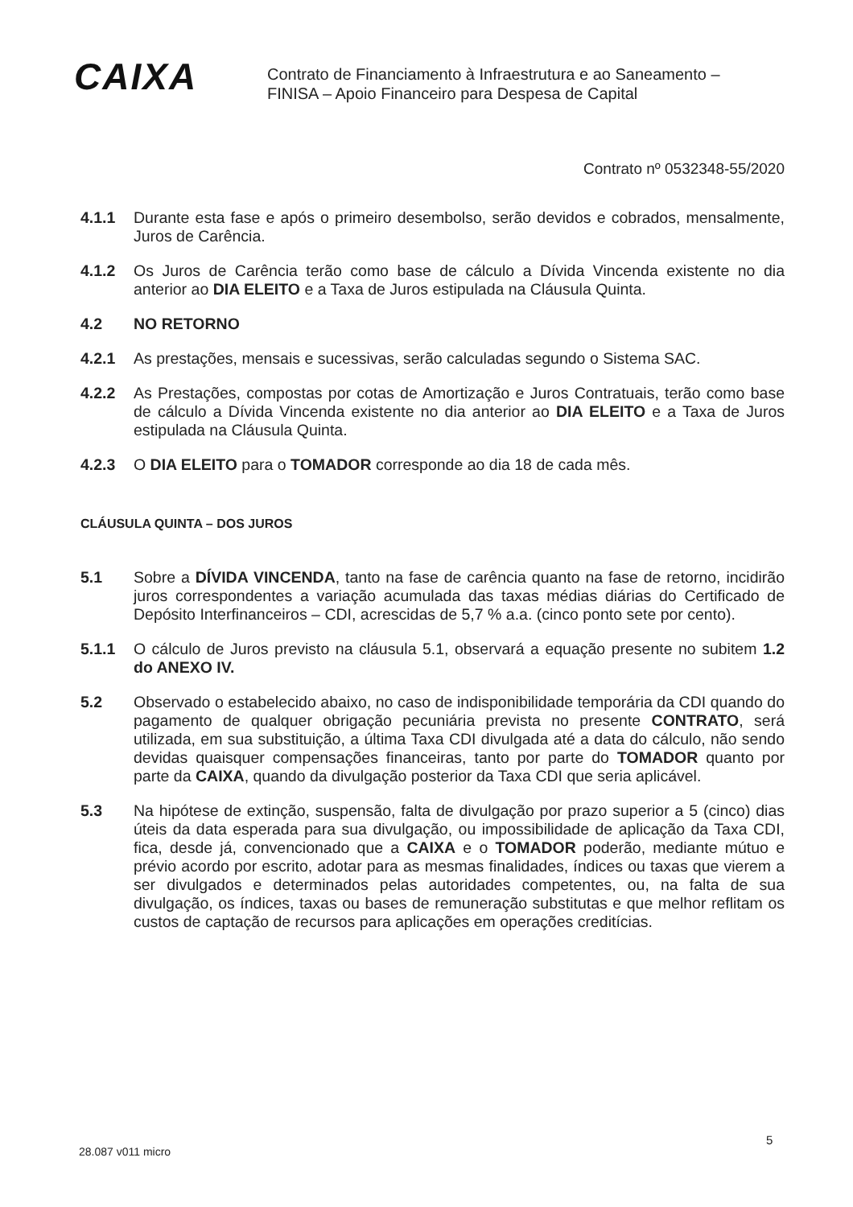CAIXA
Contrato de Financiamento à Infraestrutura e ao Saneamento –
FINISA – Apoio Financeiro para Despesa de Capital
Contrato nº 0532348-55/2020
4.1.1 Durante esta fase e após o primeiro desembolso, serão devidos e cobrados, mensalmente, Juros de Carência.
4.1.2 Os Juros de Carência terão como base de cálculo a Dívida Vincenda existente no dia anterior ao DIA ELEITO e a Taxa de Juros estipulada na Cláusula Quinta.
4.2 NO RETORNO
4.2.1 As prestações, mensais e sucessivas, serão calculadas segundo o Sistema SAC.
4.2.2 As Prestações, compostas por cotas de Amortização e Juros Contratuais, terão como base de cálculo a Dívida Vincenda existente no dia anterior ao DIA ELEITO e a Taxa de Juros estipulada na Cláusula Quinta.
4.2.3 O DIA ELEITO para o TOMADOR corresponde ao dia 18 de cada mês.
CLÁUSULA QUINTA – DOS JUROS
5.1 Sobre a DÍVIDA VINCENDA, tanto na fase de carência quanto na fase de retorno, incidirão juros correspondentes a variação acumulada das taxas médias diárias do Certificado de Depósito Interfinanceiros – CDI, acrescidas de 5,7 % a.a. (cinco ponto sete por cento).
5.1.1 O cálculo de Juros previsto na cláusula 5.1, observará a equação presente no subitem 1.2 do ANEXO IV.
5.2 Observado o estabelecido abaixo, no caso de indisponibilidade temporária da CDI quando do pagamento de qualquer obrigação pecuniária prevista no presente CONTRATO, será utilizada, em sua substituição, a última Taxa CDI divulgada até a data do cálculo, não sendo devidas quaisquer compensações financeiras, tanto por parte do TOMADOR quanto por parte da CAIXA, quando da divulgação posterior da Taxa CDI que seria aplicável.
5.3 Na hipótese de extinção, suspensão, falta de divulgação por prazo superior a 5 (cinco) dias úteis da data esperada para sua divulgação, ou impossibilidade de aplicação da Taxa CDI, fica, desde já, convencionado que a CAIXA e o TOMADOR poderão, mediante mútuo e prévio acordo por escrito, adotar para as mesmas finalidades, índices ou taxas que vierem a ser divulgados e determinados pelas autoridades competentes, ou, na falta de sua divulgação, os índices, taxas ou bases de remuneração substitutas e que melhor reflitam os custos de captação de recursos para aplicações em operações creditícias.
5
28.087 v011 micro